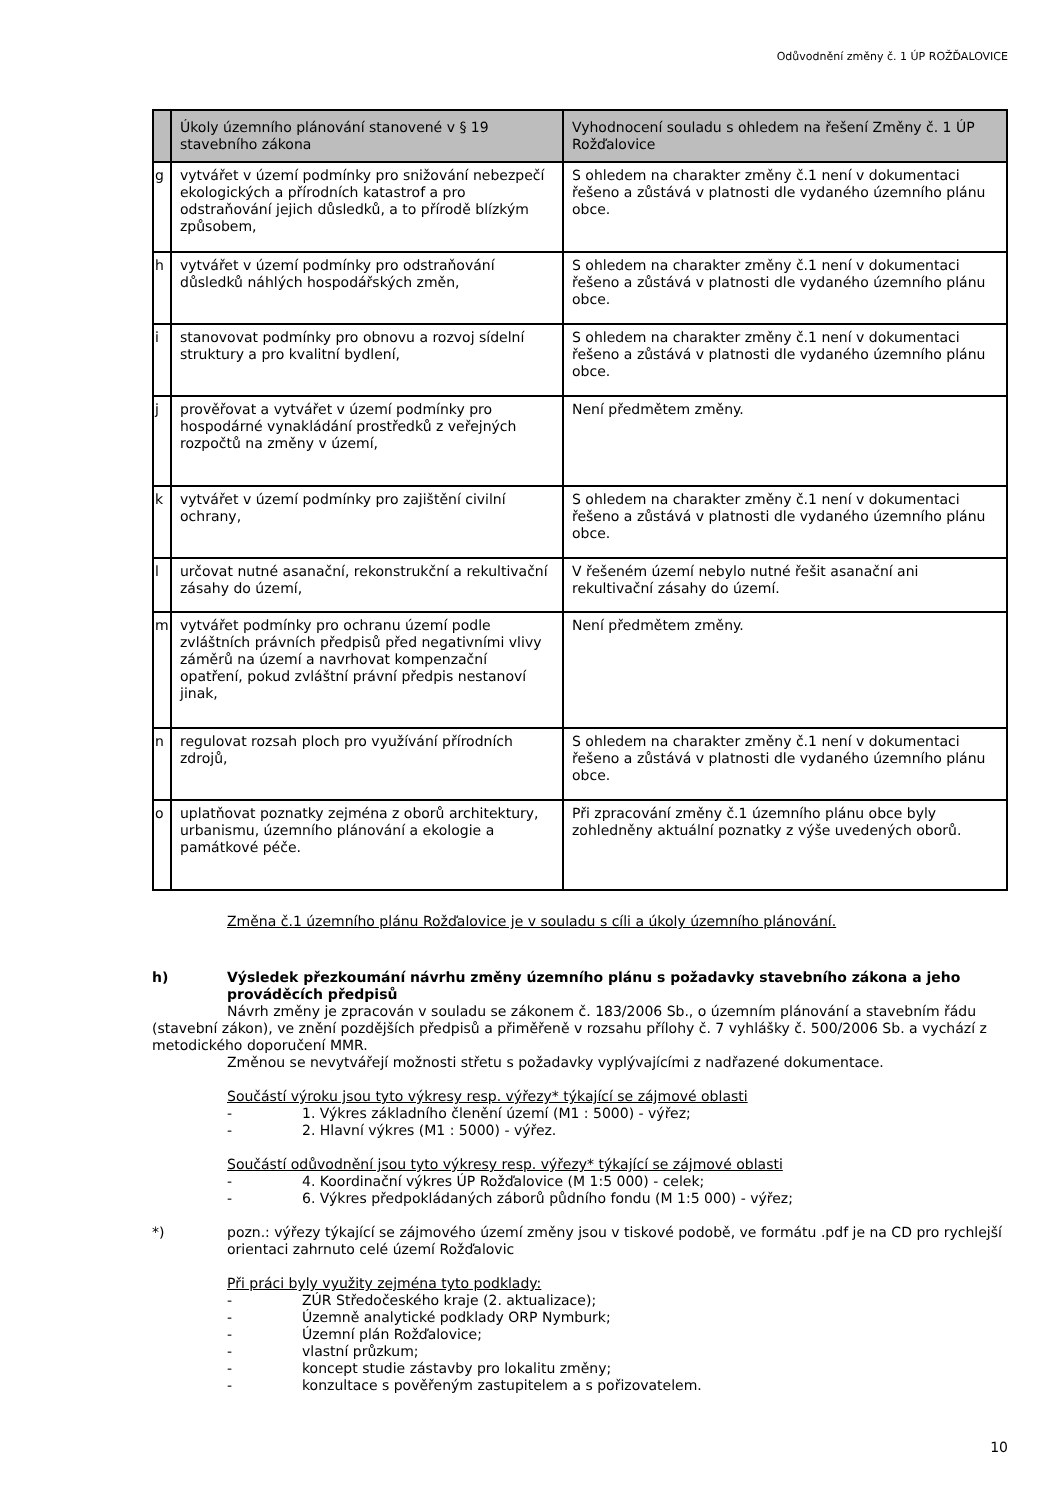Odůvodnění změny č. 1 ÚP ROŽĎALOVICE
| | Úkoly územního plánování stanovené v § 19 stavebního zákona | Vyhodnocení souladu s ohledem na řešení Změny č. 1 ÚP Rožďalovice |
| --- | --- | --- |
| g | vytvářet v území podmínky pro snižování nebezpečí ekologických a přírodních katastrof a pro odstraňování jejich důsledků, a to přírodě blízkým způsobem, | S ohledem na charakter změny č.1 není v dokumentaci řešeno a zůstává v platnosti dle vydaného územního plánu obce. |
| h | vytvářet v území podmínky pro odstraňování důsledků náhlých hospodářských změn, | S ohledem na charakter změny č.1 není v dokumentaci řešeno a zůstává v platnosti dle vydaného územního plánu obce. |
| i | stanovovat podmínky pro obnovu a rozvoj sídelní struktury a pro kvalitní bydlení, | S ohledem na charakter změny č.1 není v dokumentaci řešeno a zůstává v platnosti dle vydaného územního plánu obce. |
| j | prověřovat a vytvářet v území podmínky pro hospodárné vynakládání prostředků z veřejných rozpočtů na změny v území, | Není předmětem změny. |
| k | vytvářet v území podmínky pro zajištění civilní ochrany, | S ohledem na charakter změny č.1 není v dokumentaci řešeno a zůstává v platnosti dle vydaného územního plánu obce. |
| l | určovat nutné asanační, rekonstrukční a rekultivační zásahy do území, | V řešeném území nebylo nutné řešit asanační ani rekultivační zásahy do území. |
| m | vytvářet podmínky pro ochranu území podle zvláštních právních předpisů před negativními vlivy záměrů na území a navrhovat kompenzační opatření, pokud zvláštní právní předpis nestanoví jinak, | Není předmětem změny. |
| n | regulovat rozsah ploch pro využívání přírodních zdrojů, | S ohledem na charakter změny č.1 není v dokumentaci řešeno a zůstává v platnosti dle vydaného územního plánu obce. |
| o | uplatňovat poznatky zejména z oborů architektury, urbanismu, územního plánování a ekologie a památkové péče. | Při zpracování změny č.1 územního plánu obce byly zohledněny aktuální poznatky z výše uvedených oborů. |
Změna č.1 územního plánu Rožďalovice je v souladu s cíli a úkoly územního plánování.
h) Výsledek přezkoumání návrhu změny územního plánu s požadavky stavebního zákona a jeho prováděcích předpisů
Návrh změny je zpracován v souladu se zákonem č. 183/2006 Sb., o územním plánování a stavebním řádu (stavební zákon), ve znění pozdějších předpisů a přiměřeně v rozsahu přílohy č. 7 vyhlášky č. 500/2006 Sb. a vychází z metodického doporučení MMR.
Změnou se nevytvářejí možnosti střetu s požadavky vyplývajícími z nadřazené dokumentace.
Součástí výroku jsou tyto výkresy resp. výřezy* týkající se zájmové oblasti
- 1. Výkres základního členění území (M1 : 5000) - výřez;
- 2. Hlavní výkres (M1 : 5000) - výřez.
Součástí odůvodnění jsou tyto výkresy resp. výřezy* týkající se zájmové oblasti
- 4. Koordinační výkres ÚP Rožďalovice (M 1:5 000) - celek;
- 6. Výkres předpokládaných záborů půdního fondu (M 1:5 000) - výřez;
*) pozn.: výřezy týkající se zájmového území změny jsou v tiskové podobě, ve formátu .pdf je na CD pro rychlejší orientaci zahrnuto celé území Rožďalovic
Při práci byly využity zejména tyto podklady:
- ZÚR Středočeského kraje (2. aktualizace);
- Územně analytické podklady ORP Nymburk;
- Územní plán Rožďalovice;
- vlastní průzkum;
- koncept studie zástavby pro lokalitu změny;
- konzultace s pověřeným zastupitelem a s pořizovatelem.
10